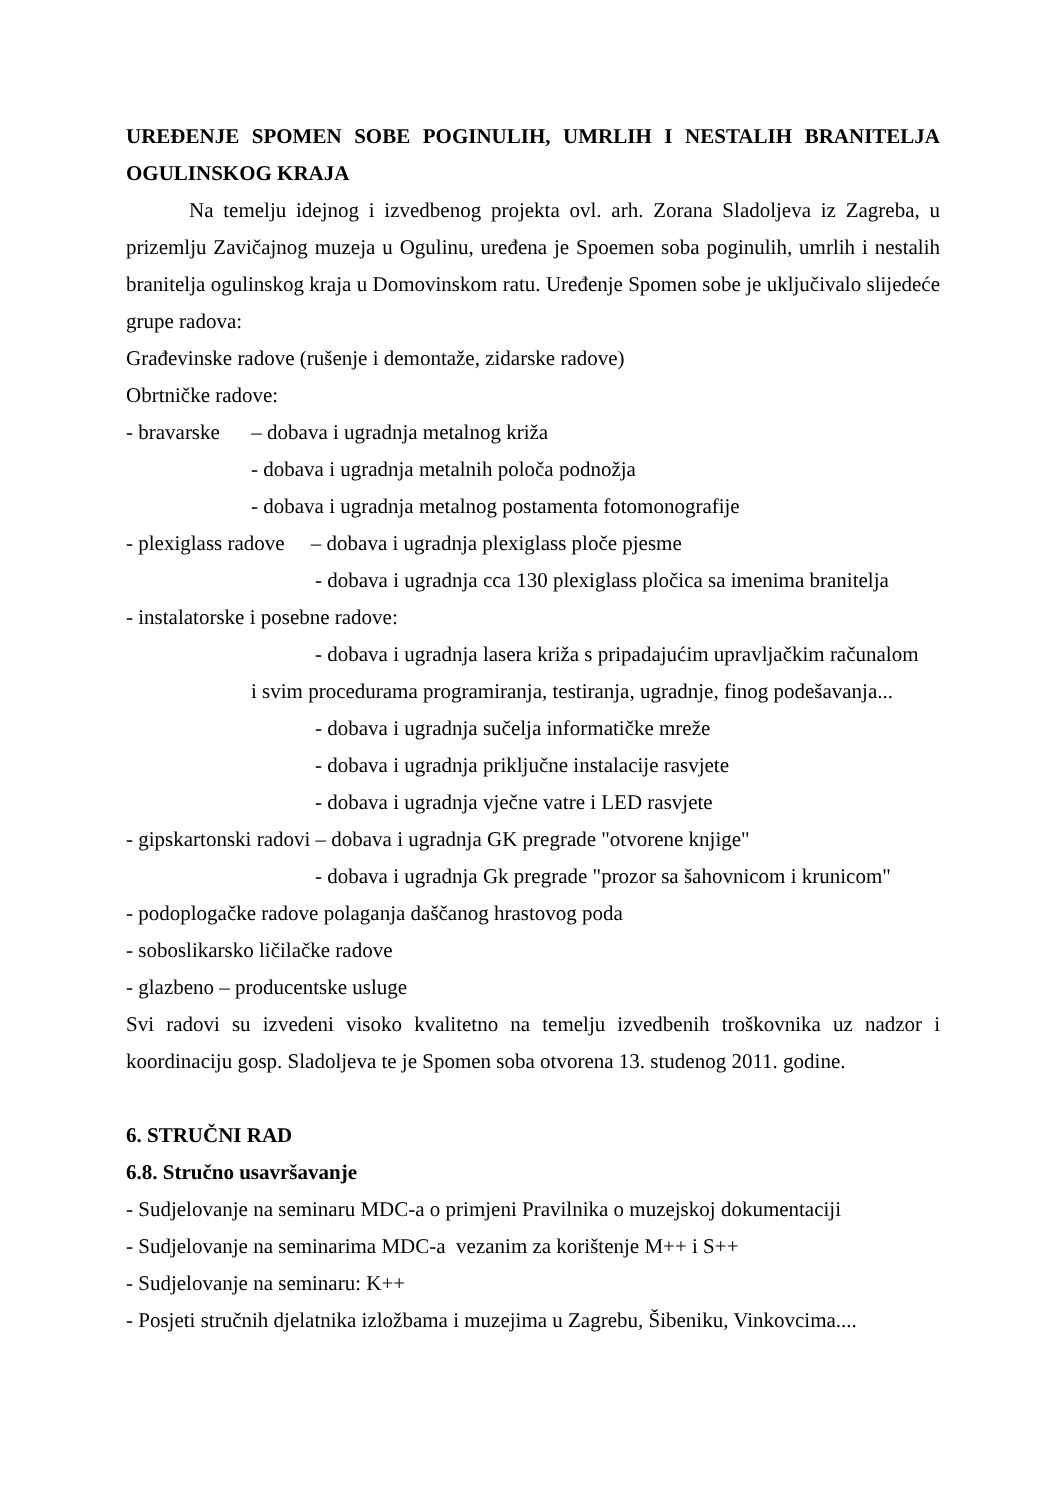UREĐENJE SPOMEN SOBE POGINULIH, UMRLIH I NESTALIH BRANITELJA OGULINSKOG KRAJA
Na temelju idejnog i izvedbenog projekta ovl. arh. Zorana Sladoljeva iz Zagreba, u prizemlju Zavičajnog muzeja u Ogulinu, uređena je Spoemen soba poginulih, umrlih i nestalih branitelja ogulinskog kraja u Domovinskom ratu. Uređenje Spomen sobe je uključivalo slijedeće grupe radova:
Građevinske radove (rušenje i demontaže, zidarske radove)
Obrtničke radove:
- bravarske – dobava i ugradnja metalnog križa
- dobava i ugradnja metalnih poloča podnožja
- dobava i ugradnja metalnog postamenta fotomonografije
- plexiglass radove – dobava i ugradnja plexiglass ploče pjesme
- dobava i ugradnja cca 130 plexiglass pločica sa imenima branitelja
- instalatorske i posebne radove:
- dobava i ugradnja lasera križa s pripadajućim upravljačkim računalom
i svim procedurama programiranja, testiranja, ugradnje, finog podešavanja...
- dobava i ugradnja sučelja informatičke mreže
- dobava i ugradnja priključne instalacije rasvjete
- dobava i ugradnja vječne vatre i LED rasvjete
- gipskartonski radovi – dobava i ugradnja GK pregrade "otvorene knjige"
- dobava i ugradnja Gk pregrade "prozor sa šahovnicom i krunicom"
- podoplogačke radove polaganja daščanog hrastovog poda
- soboslikarsko ličilačke radove
- glazbeno – producentske usluge
Svi radovi su izvedeni visoko kvalitetno na temelju izvedbenih troškovnika uz nadzor i koordinaciju gosp. Sladoljeva te je Spomen soba otvorena 13. studenog 2011. godine.
6. STRUČNI RAD
6.8. Stručno usavršavanje
- Sudjelovanje na seminaru MDC-a o primjeni Pravilnika o muzejskoj dokumentaciji
- Sudjelovanje na seminarima MDC-a vezanim za korištenje M++ i S++
- Sudjelovanje na seminaru: K++
- Posjeti stručnih djelatnika izložbama i muzejima u Zagrebu, Šibeniku, Vinkovcima....